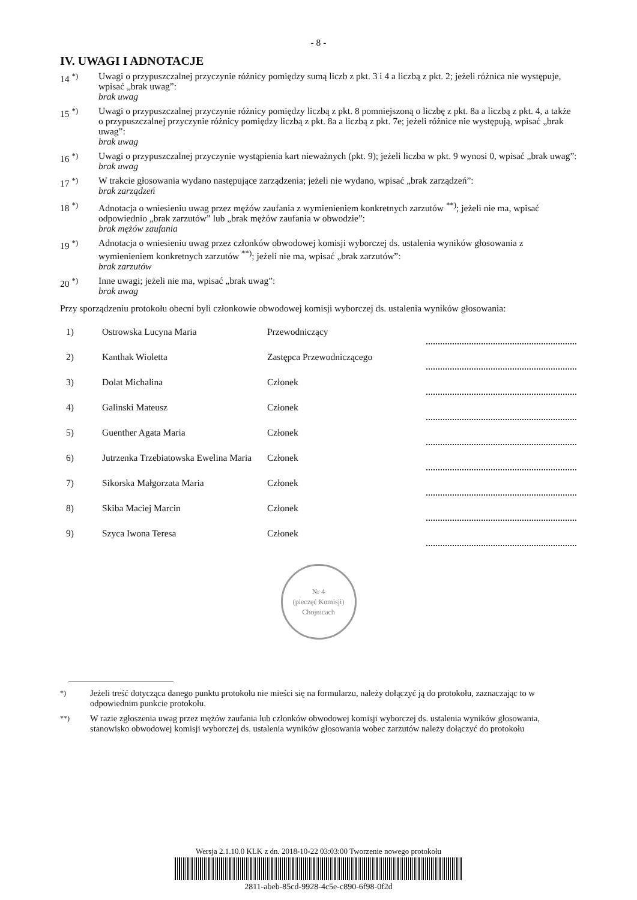- 8 -
IV. UWAGI I ADNOTACJE
14 <sup>*)</sup> Uwagi o przypuszczalnej przyczynie różnicy pomiędzy sumą liczb z pkt. 3 i 4 a liczbą z pkt. 2; jeżeli różnica nie występuje, wpisać „brak uwag”:
brak uwag
15 <sup>*)</sup> Uwagi o przypuszczalnej przyczynie różnicy pomiędzy liczbą z pkt. 8 pomniejszoną o liczbę z pkt. 8a a liczbą z pkt. 4, a także o przypuszczalnej przyczynie różnicy pomiędzy liczbą z pkt. 8a a liczbą z pkt. 7e; jeżeli różnice nie występują, wpisać „brak uwag”:
brak uwag
16 <sup>*)</sup> Uwagi o przypuszczalnej przyczynie wystąpienia kart nieważnych (pkt. 9); jeżeli liczba w pkt. 9 wynosi 0, wpisać „brak uwag”:
brak uwag
17 <sup>*)</sup> W trakcie głosowania wydano następujące zarządzenia; jeżeli nie wydano, wpisać „brak zarządzeń”:
brak zarządzeń
18 <sup>*)</sup> Adnotacja o wniesieniu uwag przez mężów zaufania z wymienieniem konkretnych zarzutów <sup>**)</sup>; jeżeli nie ma, wpisać odpowiednio „brak zarzutów” lub „brak mężów zaufania w obwodzie”:
brak mężów zaufania
19 <sup>*)</sup> Adnotacja o wniesieniu uwag przez członków obwodowej komisji wyborczej ds. ustalenia wyników głosowania z wymienieniem konkretnych zarzutów <sup>**)</sup>; jeżeli nie ma, wpisać „brak zarzutów”:
brak zarzutów
20 <sup>*)</sup> Inne uwagi; jeżeli nie ma, wpisać „brak uwag”:
brak uwag
Przy sporządzeniu protokołu obecni byli członkowie obwodowej komisji wyborczej ds. ustalenia wyników głosowania:
| 1) | Ostrowska Lucyna Maria | Przewodniczący | |
| 2) | Kanthak Wioletta | Zastępca Przewodniczącego | |
| 3) | Dolat Michalina | Członek | |
| 4) | Galinski Mateusz | Członek | |
| 5) | Guenther Agata Maria | Członek | |
| 6) | Jutrzenka Trzebiatowska Ewelina Maria | Członek | |
| 7) | Sikorska Małgorzata Maria | Członek | |
| 8) | Skiba Maciej Marcin | Członek | |
| 9) | Szyca Iwona Teresa | Członek | |
Nr 4
(pieczęć Komisji)
Chojnicach
<sup>*)</sup> Jeżeli treść dotycząca danego punktu protokołu nie mieści się na formularzu, należy dołączyć ją do protokołu, zaznaczając to w odpowiednim punkcie protokołu.
<sup>**)</sup> W razie zgłoszenia uwag przez mężów zaufania lub członków obwodowej komisji wyborczej ds. ustalenia wyników głosowania, stanowisko obwodowej komisji wyborczej ds. ustalenia wyników głosowania wobec zarzutów należy dołączyć do protokołu
Wersja 2.1.10.0 KLK z dn. 2018-10-22 03:03:00 Tworzenie nowego protokołu
2811-abeb-85cd-9928-4c5e-c890-6f98-0f2d